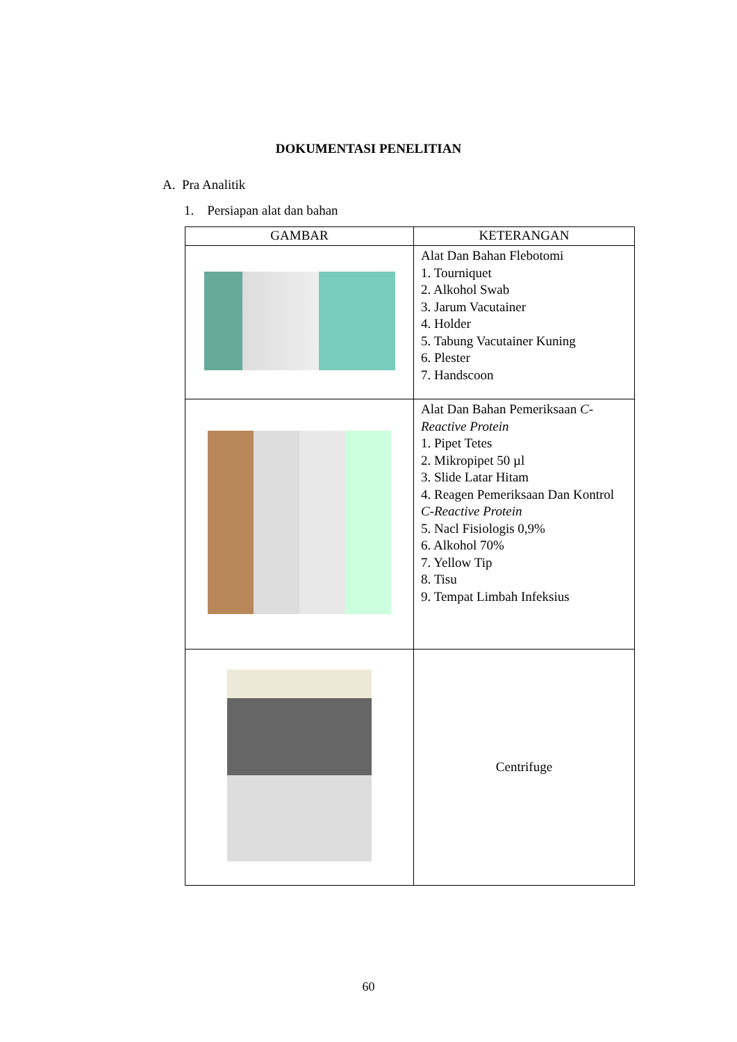DOKUMENTASI PENELITIAN
A. Pra Analitik
1. Persiapan alat dan bahan
| GAMBAR | KETERANGAN |
| --- | --- |
| | Alat Dan Bahan Flebotomi 1. Tourniquet 2. Alkohol Swab 3. Jarum Vacutainer 4. Holder 5. Tabung Vacutainer Kuning 6. Plester 7. Handscoon |
| | Alat Dan Bahan Pemeriksaan C-Reactive Protein 1. Pipet Tetes 2. Mikropipet 50 µl 3. Slide Latar Hitam 4. Reagen Pemeriksaan Dan Kontrol C-Reactive Protein 5. Nacl Fisiologis 0,9% 6. Alkohol 70% 7. Yellow Tip 8. Tisu 9. Tempat Limbah Infeksius |
| | Centrifuge |
60